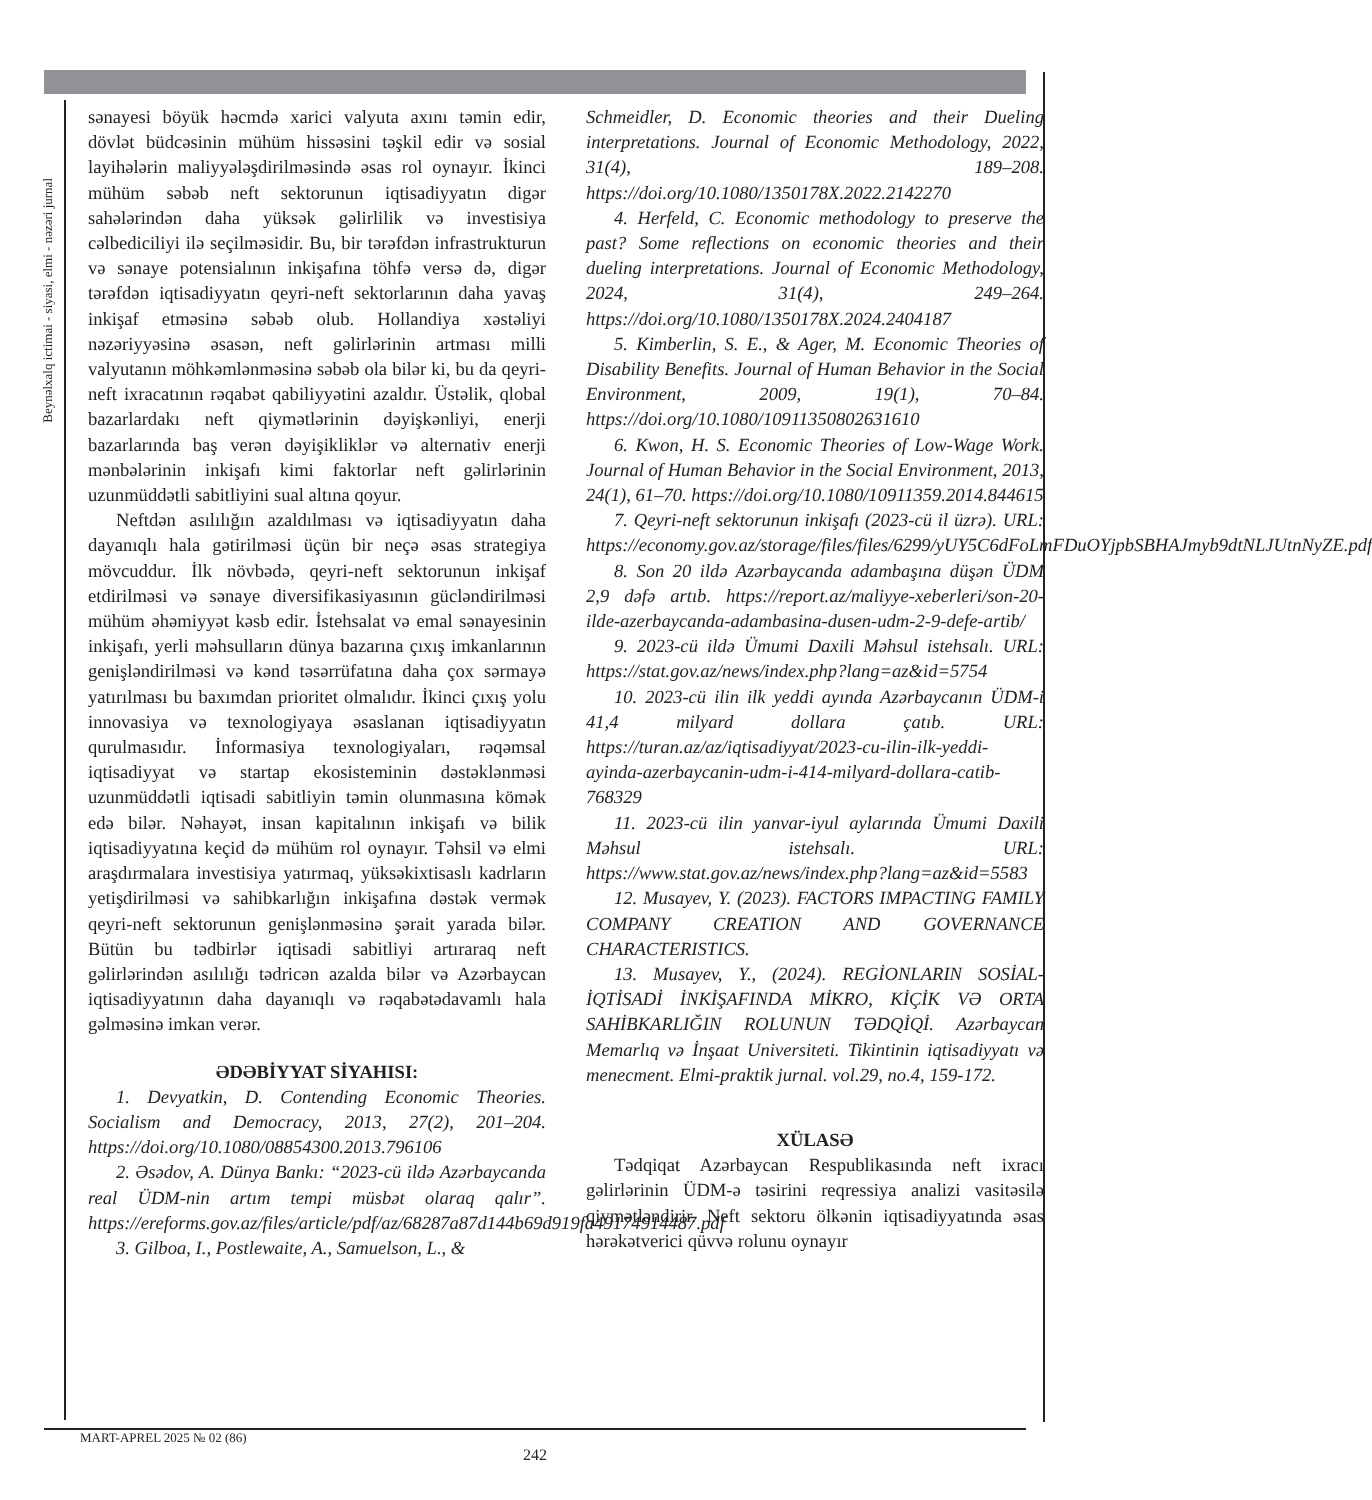Beynəlxalq ictimai - siyasi, elmi - nəzəri jurnal
sənayesi böyük həcmdə xarici valyuta axını təmin edir, dövlət büdcəsinin mühüm hissəsini təşkil edir və sosial layihələrin maliyyələşdirilməsində əsas rol oynayır. İkinci mühüm səbəb neft sektorunun iqtisadiyyatın digər sahələrindən daha yüksək gəlirlilik və investisiya cəlbediciliyi ilə seçilməsidir. Bu, bir tərəfdən infrastrukturun və sənaye potensialının inkişafına töhfə versə də, digər tərəfdən iqtisadiyyatın qeyri-neft sektorlarının daha yavaş inkişaf etməsinə səbəb olub. Hollandiya xəstəliyi nəzəriyyəsinə əsasən, neft gəlirlərinin artması milli valyutanın möhkəmlənməsinə səbəb ola bilər ki, bu da qeyri-neft ixracatının rəqabət qabiliyyətini azaldır. Üstəlik, qlobal bazarlardakı neft qiymətlərinin dəyişkənliyi, enerji bazarlarında baş verən dəyişikliklər və alternativ enerji mənbələrinin inkişafı kimi faktorlar neft gəlirlərinin uzunmüddətli sabitliyini sual altına qoyur.
Neftdən asılılığın azaldılması və iqtisadiyyatın daha dayanıqlı hala gətirilməsi üçün bir neçə əsas strategiya mövcuddur. İlk növbədə, qeyri-neft sektorunun inkişaf etdirilməsi və sənaye diversifikasiyasının gücləndirilməsi mühüm əhəmiyyət kəsb edir. İstehsalat və emal sənayesinin inkişafı, yerli məhsulların dünya bazarına çıxış imkanlarının genişləndirilməsi və kənd təsərrüfatına daha çox sərmayə yatırılması bu baxımdan prioritet olmalıdır. İkinci çıxış yolu innovasiya və texnologiyaya əsaslanan iqtisadiyyatın qurulmasıdır. İnformasiya texnologiyaları, rəqəmsal iqtisadiyyat və startap ekosisteminin dəstəklənməsi uzunmüddətli iqtisadi sabitliyin təmin olunmasına kömək edə bilər. Nəhayət, insan kapitalının inkişafı və bilik iqtisadiyyatına keçid də mühüm rol oynayır. Təhsil və elmi araşdırmalara investisiya yatırmaq, yüksəkixtisaslı kadrların yetişdirilməsi və sahibkarlığın inkişafına dəstək vermək qeyri-neft sektorunun genişlənməsinə şərait yarada bilər. Bütün bu tədbirlər iqtisadi sabitliyi artıraraq neft gəlirlərindən asılılığı tədricən azalda bilər və Azərbaycan iqtisadiyyatının daha dayanıqlı və rəqabətədavamlı hala gəlməsinə imkan verər.
ƏDƏBİYYAT SİYAHISI:
1. Devyatkin, D. Contending Economic Theories. Socialism and Democracy, 2013, 27(2), 201–204. https://doi.org/10.1080/08854300.2013.796106
2. Əsədov, A. Dünya Bankı: “2023-cü ildə Azərbaycanda real ÜDM-nin artım tempi müsbət olaraq qalır”. https://ereforms.gov.az/files/article/pdf/az/68287a87d144b69d919fa49174914487.pdf
3. Gilboa, I., Postlewaite, A., Samuelson, L., &
Schmeidler, D. Economic theories and their Dueling interpretations. Journal of Economic Methodology, 2022, 31(4), 189–208. https://doi.org/10.1080/1350178X.2022.2142270
4. Herfeld, C. Economic methodology to preserve the past? Some reflections on economic theories and their dueling interpretations. Journal of Economic Methodology, 2024, 31(4), 249–264. https://doi.org/10.1080/1350178X.2024.2404187
5. Kimberlin, S. E., & Ager, M. Economic Theories of Disability Benefits. Journal of Human Behavior in the Social Environment, 2009, 19(1), 70–84. https://doi.org/10.1080/10911350802631610
6. Kwon, H. S. Economic Theories of Low-Wage Work. Journal of Human Behavior in the Social Environment, 2013, 24(1), 61–70. https://doi.org/10.1080/10911359.2014.844615
7. Qeyri-neft sektorunun inkişafı (2023-cü il üzrə). URL: https://economy.gov.az/storage/files/files/6299/yUY5C6dFoLmFDuOYjpbSBHAJmyb9dtNLJUtnNyZE.pdf
8. Son 20 ildə Azərbaycanda adambaşına düşən ÜDM 2,9 dəfə artıb. https://report.az/maliyye-xeberleri/son-20-ilde-azerbaycanda-adambasina-dusen-udm-2-9-defe-artib/
9. 2023-cü ildə Ümumi Daxili Məhsul istehsalı. URL: https://stat.gov.az/news/index.php?lang=az&id=5754
10. 2023-cü ilin ilk yeddi ayında Azərbaycanın ÜDM-i 41,4 milyard dollara çatıb. URL: https://turan.az/az/iqtisadiyyat/2023-cu-ilin-ilk-yeddi-ayinda-azerbaycanin-udm-i-414-milyard-dollara-catib-768329
11. 2023-cü ilin yanvar-iyul aylarında Ümumi Daxili Məhsul istehsalı. URL: https://www.stat.gov.az/news/index.php?lang=az&id=5583
12. Musayev, Y. (2023). FACTORS IMPACTING FAMILY COMPANY CREATION AND GOVERNANCE CHARACTERISTICS.
13. Musayev, Y., (2024). REGİONLARIN SOSİAL-İQTİSADİ İNKİŞAFINDA MİKRO, KİÇİK VƏ ORTA SAHİBKARLIĞIN ROLUNUN TƏDQİQİ. Azərbaycan Memarlıq və İnşaat Universiteti. Tikintinin iqtisadiyyatı və menecment. Elmi-praktik jurnal. vol.29, no.4, 159-172.
XÜLASƏ
Tədqiqat Azərbaycan Respublikasında neft ixracı gəlirlərinin ÜDM-ə təsirini reqressiya analizi vasitəsilə qiymətləndirir. Neft sektoru ölkənin iqtisadiyyatında əsas hərəkətverici qüvvə rolunu oynayır
MART-APREL 2025 № 02 (86)
242